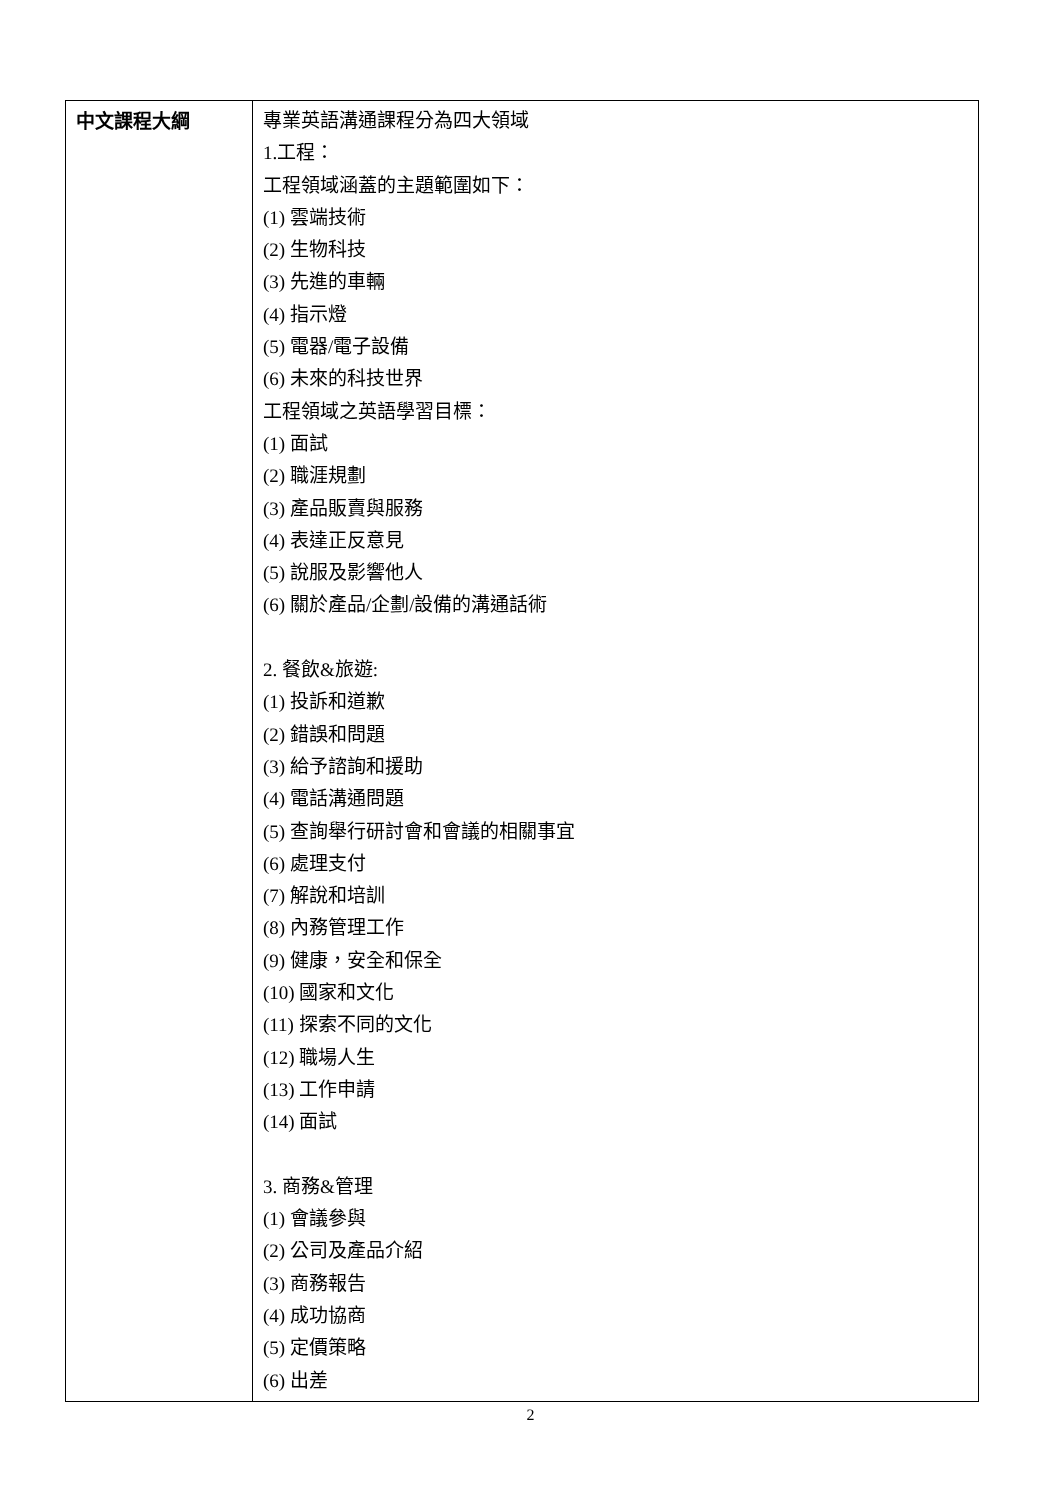| 中文課程大綱 | 專業英語溝通課程分為四大領域 1.工程： 工程領域涵蓋的主題範圍如下： (1) 雲端技術 (2) 生物科技 (3) 先進的車輛 (4) 指示燈 (5) 電器/電子設備 (6) 未來的科技世界 工程領域之英語學習目標： (1) 面試 (2) 職涯規劃 (3) 產品販賣與服務 (4) 表達正反意見 (5) 說服及影響他人 (6) 關於產品/企劃/設備的溝通話術 2. 餐飲&旅遊: (1) 投訴和道歉 (2) 錯誤和問題 (3) 給予諮詢和援助 (4) 電話溝通問題 (5) 查詢舉行研討會和會議的相關事宜 (6) 處理支付 (7) 解說和培訓 (8) 內務管理工作 (9) 健康，安全和保全 (10) 國家和文化 (11) 探索不同的文化 (12) 職場人生 (13) 工作申請 (14) 面試 3. 商務&管理 (1) 會議參與 (2) 公司及產品介紹 (3) 商務報告 (4) 成功協商 (5) 定價策略 (6) 出差 |
2